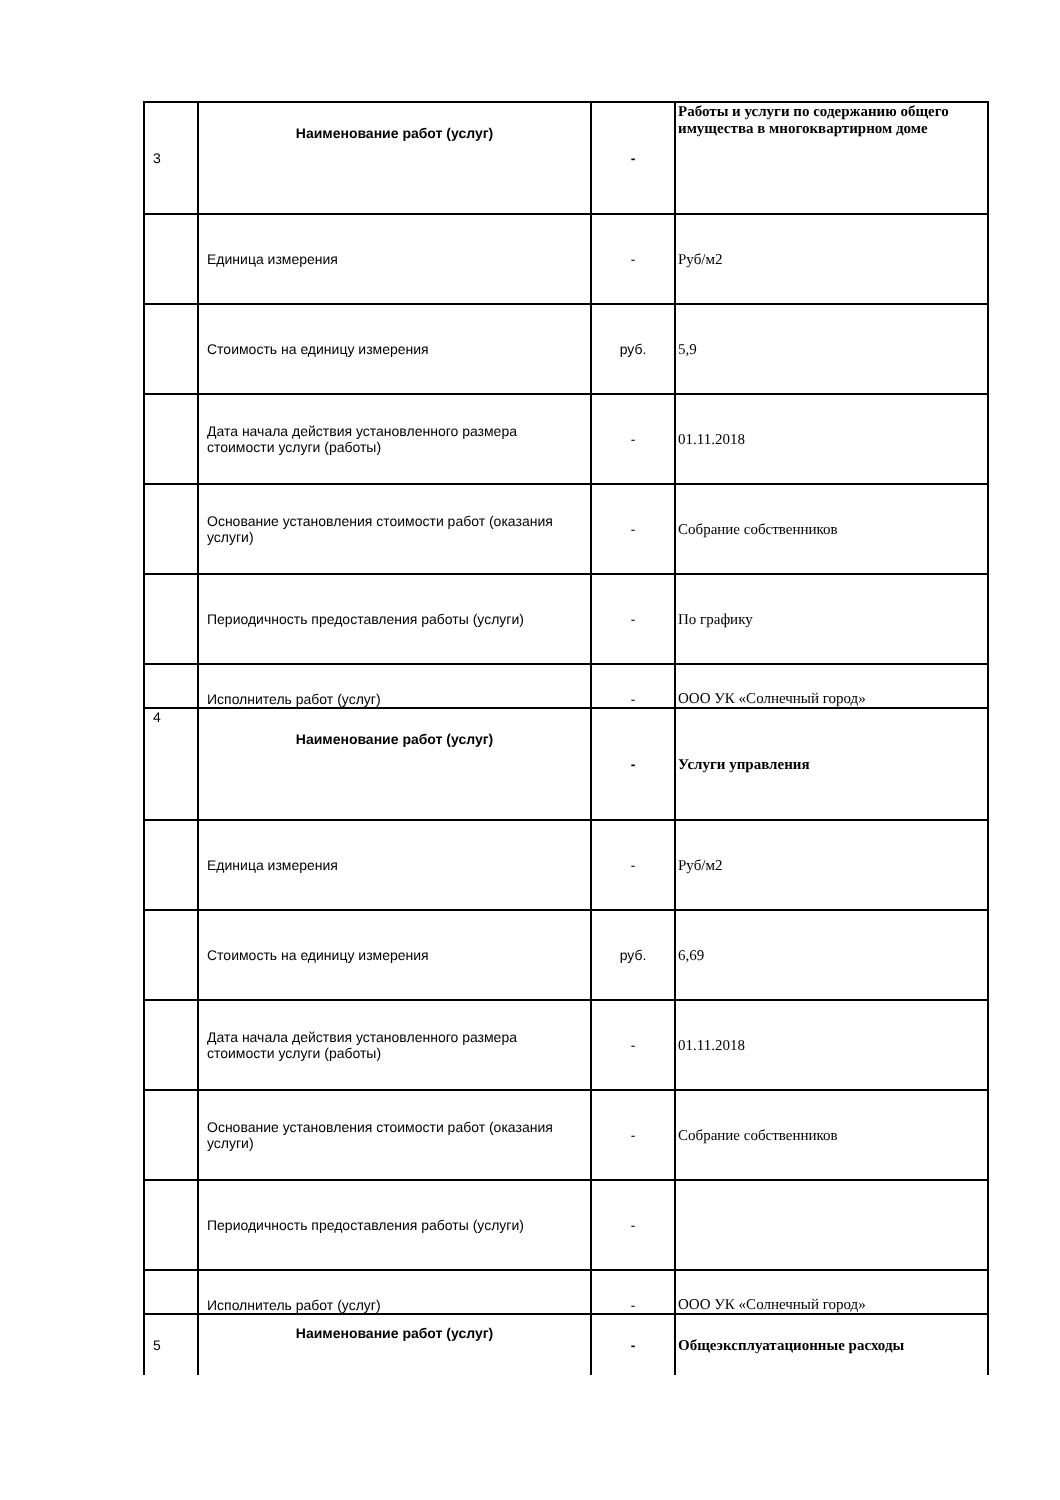| 3 | Наименование работ (услуг) | - | Работы и услуги по содержанию общего имущества в многоквартирном доме |
| | Единица измерения | - | Руб/м2 |
| | Стоимость на единицу измерения | руб. | 5,9 |
| | Дата начала действия установленного размера стоимости услуги (работы) | - | 01.11.2018 |
| | Основание установления стоимости работ (оказания услуги) | - | Собрание собственников |
| | Периодичность предоставления работы (услуги) | - | По графику |
| | Исполнитель работ (услуг) | - | ООО УК «Солнечный город» |
| 4 | Наименование работ (услуг) | - | Услуги управления |
| | Единица измерения | - | Руб/м2 |
| | Стоимость на единицу измерения | руб. | 6,69 |
| | Дата начала действия установленного размера стоимости услуги (работы) | - | 01.11.2018 |
| | Основание установления стоимости работ (оказания услуги) | - | Собрание собственников |
| | Периодичность предоставления работы (услуги) | - | |
| | Исполнитель работ (услуг) | - | ООО УК «Солнечный город» |
| 5 | Наименование работ (услуг) | - | Общеэксплуатационные расходы |